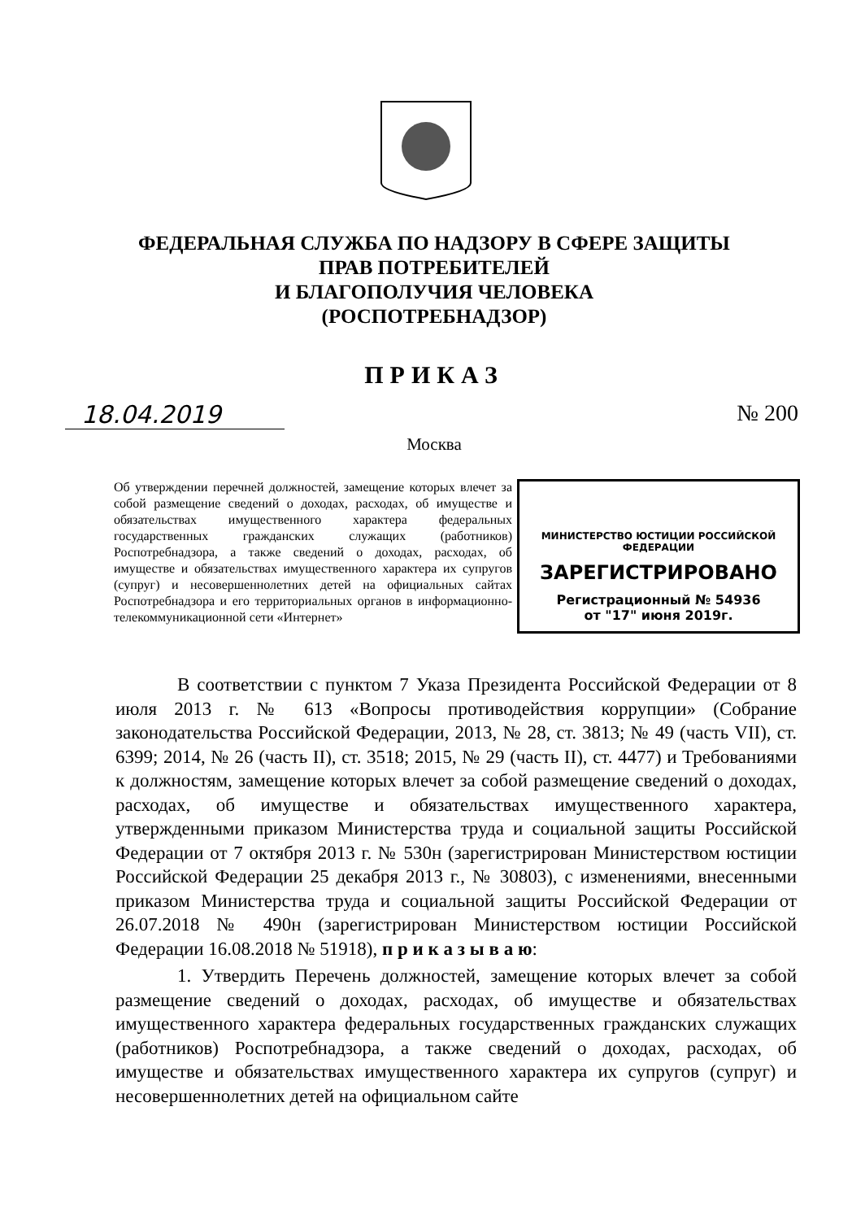ФЕДЕРАЛЬНАЯ СЛУЖБА ПО НАДЗОРУ В СФЕРЕ ЗАЩИТЫ
ПРАВ ПОТРЕБИТЕЛЕЙ
И БЛАГОПОЛУЧИЯ ЧЕЛОВЕКА
(РОСПОТРЕБНАДЗОР)
ПРИКАЗ
18.04.2019 № 200
Москва
Об утверждении перечней должностей, замещение которых влечет за собой размещение сведений о доходах, расходах, об имуществе и обязательствах имущественного характера федеральных государственных гражданских служащих (работников) Роспотребнадзора, а также сведений о доходах, расходах, об имуществе и обязательствах имущественного характера их супругов (супруг) и несовершеннолетних детей на официальных сайтах Роспотребнадзора и его территориальных органов в информационно-телекоммуникационной сети «Интернет»
МИНИСТЕРСТВО ЮСТИЦИИ РОССИЙСКОЙ ФЕДЕРАЦИИ
ЗАРЕГИСТРИРОВАНО
Регистрационный № 54936
от "17" июня 2019г.
В соответствии с пунктом 7 Указа Президента Российской Федерации от 8 июля 2013 г. № 613 «Вопросы противодействия коррупции» (Собрание законодательства Российской Федерации, 2013, № 28, ст. 3813; № 49 (часть VII), ст. 6399; 2014, № 26 (часть II), ст. 3518; 2015, № 29 (часть II), ст. 4477) и Требованиями к должностям, замещение которых влечет за собой размещение сведений о доходах, расходах, об имуществе и обязательствах имущественного характера, утвержденными приказом Министерства труда и социальной защиты Российской Федерации от 7 октября 2013 г. № 530н (зарегистрирован Министерством юстиции Российской Федерации 25 декабря 2013 г., № 30803), с изменениями, внесенными приказом Министерства труда и социальной защиты Российской Федерации от 26.07.2018 № 490н (зарегистрирован Министерством юстиции Российской Федерации 16.08.2018 № 51918), п р и к а з ы в а ю:
1. Утвердить Перечень должностей, замещение которых влечет за собой размещение сведений о доходах, расходах, об имуществе и обязательствах имущественного характера федеральных государственных гражданских служащих (работников) Роспотребнадзора, а также сведений о доходах, расходах, об имуществе и обязательствах имущественного характера их супругов (супруг) и несовершеннолетних детей на официальном сайте